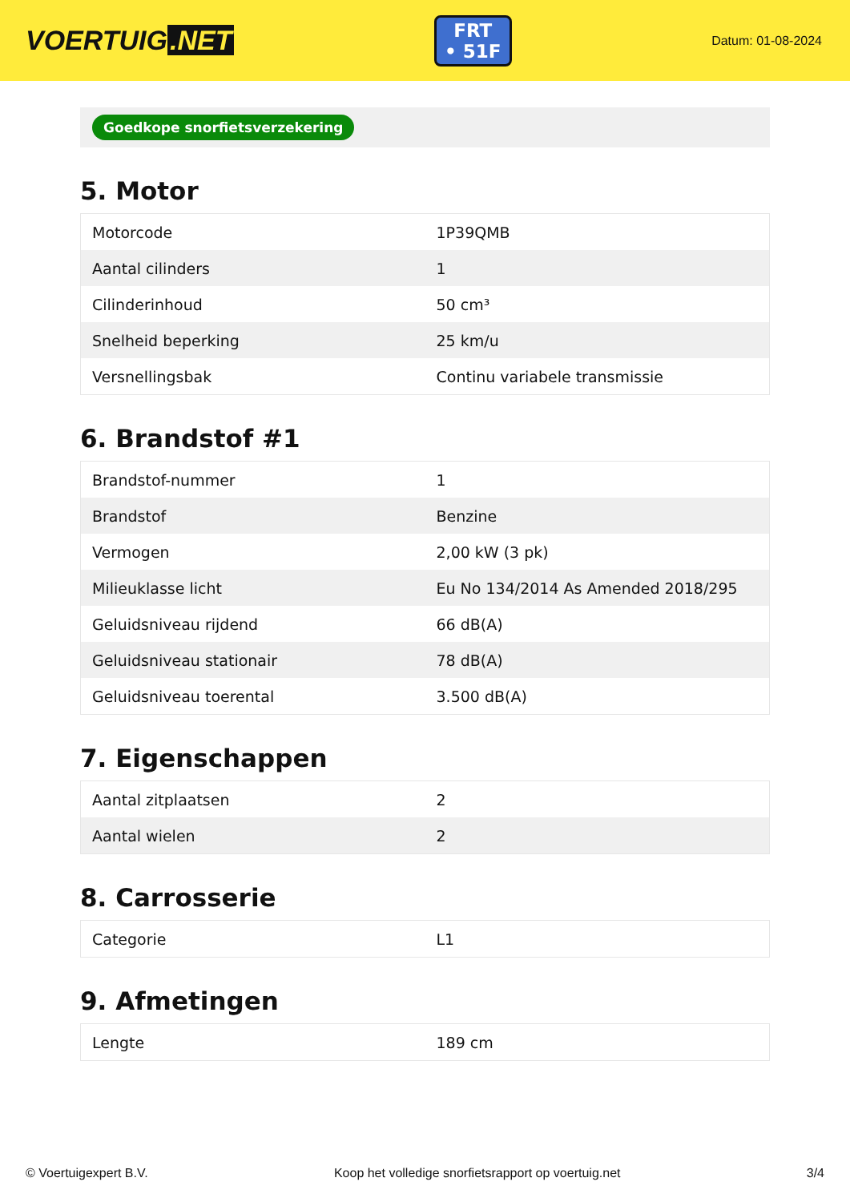VOERTUIG.NET
FRT
• 51F
Datum: 01-08-2024
Goedkope snorfietsverzekering
5. Motor
| Motorcode | 1P39QMB |
| Aantal cilinders | 1 |
| Cilinderinhoud | 50 cm³ |
| Snelheid beperking | 25 km/u |
| Versnellingsbak | Continu variabele transmissie |
6. Brandstof #1
| Brandstof-nummer | 1 |
| Brandstof | Benzine |
| Vermogen | 2,00 kW (3 pk) |
| Milieuklasse licht | Eu No 134/2014 As Amended 2018/295 |
| Geluidsniveau rijdend | 66 dB(A) |
| Geluidsniveau stationair | 78 dB(A) |
| Geluidsniveau toerental | 3.500 dB(A) |
7. Eigenschappen
| Aantal zitplaatsen | 2 |
| Aantal wielen | 2 |
8. Carrosserie
| Categorie | L1 |
9. Afmetingen
| Lengte | 189 cm |
© Voertuigexpert B.V. Koop het volledige snorfietsrapport op voertuig.net 3/4